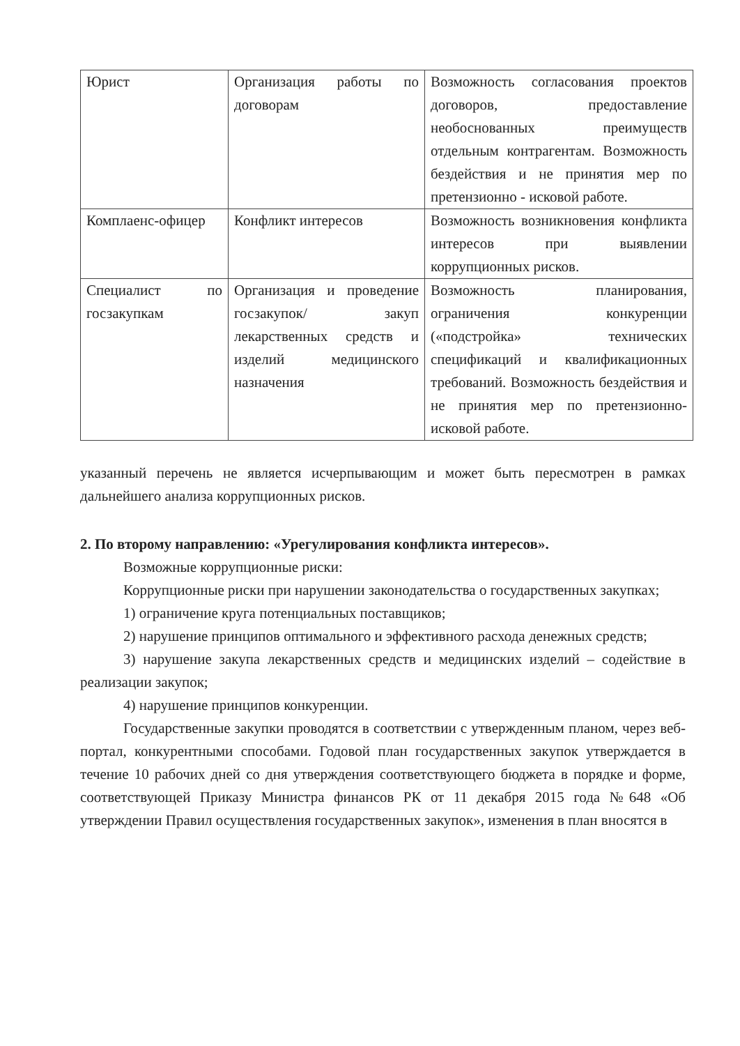| Юрист | Организация работы по договорам | Возможность согласования проектов договоров, предоставление необоснованных преимуществ отдельным контрагентам. Возможность бездействия и не принятия мер по претензионно - исковой работе. |
| Комплаенс-офицер | Конфликт интересов | Возможность возникновения конфликта интересов при выявлении коррупционных рисков. |
| Специалист по госзакупкам | Организация и проведение госзакупок/ закуп лекарственных средств и изделий медицинского назначения | Возможность планирования, ограничения конкуренции («подстройка» технических спецификаций и квалификационных требований. Возможность бездействия и не принятия мер по претензионно-исковой работе. |
указанный перечень не является исчерпывающим и может быть пересмотрен в рамках дальнейшего анализа коррупционных рисков.
2. По второму направлению: «Урегулирования конфликта интересов».
Возможные коррупционные риски:
Коррупционные риски при нарушении законодательства о государственных закупках;
1) ограничение круга потенциальных поставщиков;
2) нарушение принципов оптимального и эффективного расхода денежных средств;
3) нарушение закупа лекарственных средств и медицинских изделий – содействие в реализации закупок;
4) нарушение принципов конкуренции.
Государственные закупки проводятся в соответствии с утвержденным планом, через веб-портал, конкурентными способами. Годовой план государственных закупок утверждается в течение 10 рабочих дней со дня утверждения соответствующего бюджета в порядке и форме, соответствующей Приказу Министра финансов РК от 11 декабря 2015 года №648 «Об утверждении Правил осуществления государственных закупок», изменения в план вносятся в